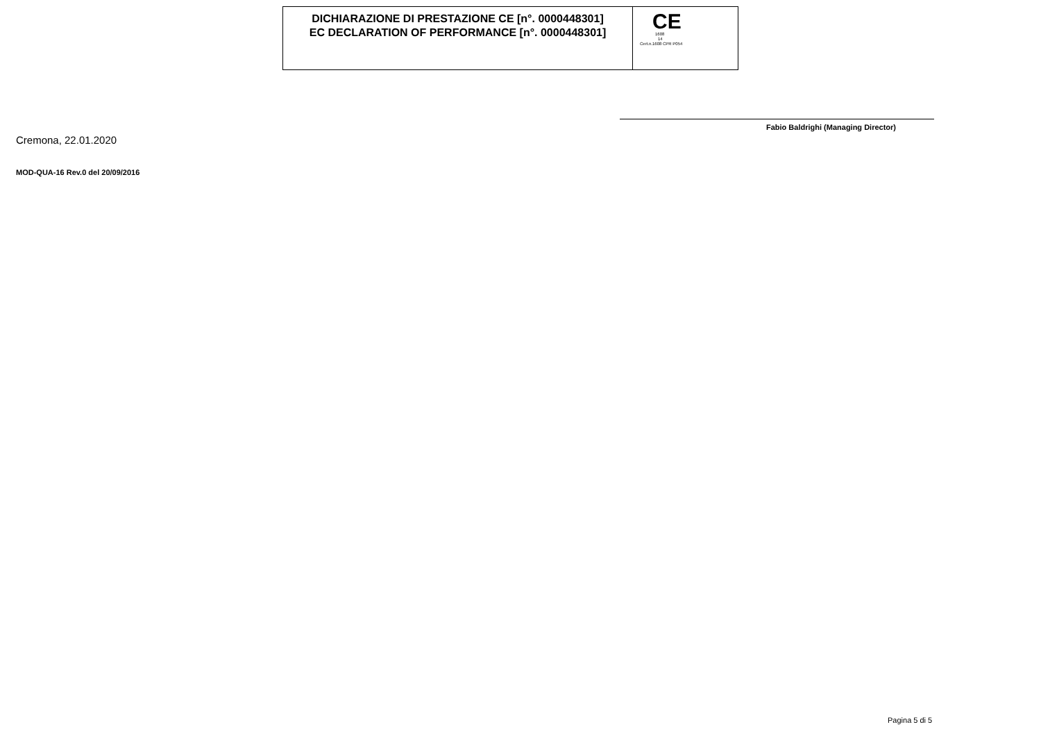DICHIARAZIONE DI PRESTAZIONE CE [n°. 0000448301]
EC DECLARATION OF PERFORMANCE [n°. 0000448301]
CE
1608
14
Cert.n.1608 CPR P054
Cremona, 22.01.2020
Fabio Baldrighi (Managing Director)
MOD-QUA-16 Rev.0 del 20/09/2016
Pagina 5 di 5